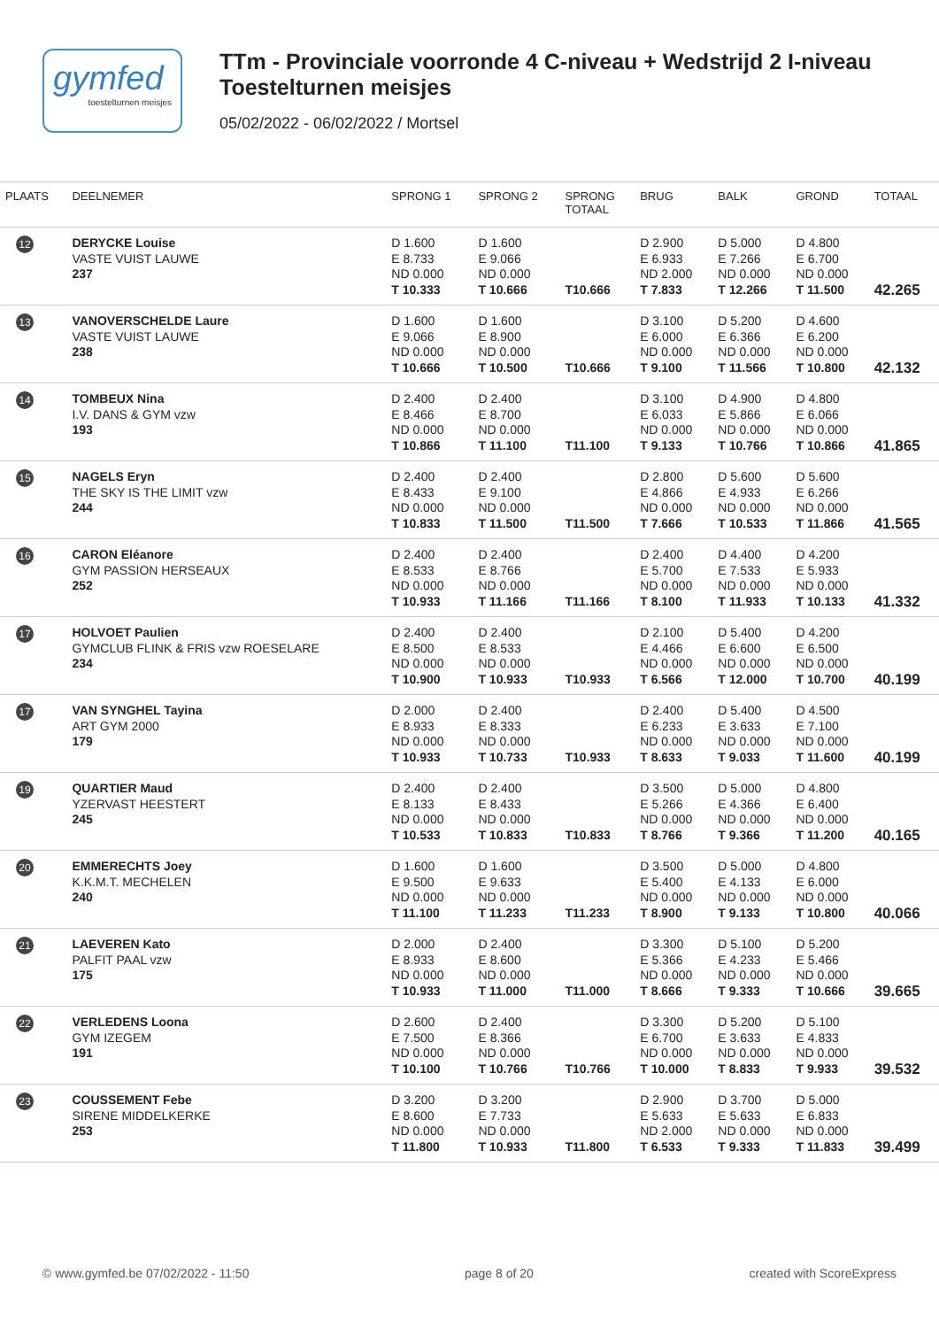gymfed
toestelturnen meisjes
TTm - Provinciale voorronde 4 C-niveau + Wedstrijd 2 I-niveau
Toestelturnen meisjes
05/02/2022 - 06/02/2022 / Mortsel
| PLAATS | DEELNEMER | SPRONG 1 | SPRONG 2 | SPRONG TOTAAL | BRUG | BALK | GROND | TOTAAL |
| --- | --- | --- | --- | --- | --- | --- | --- | --- |
| 12 | DERYCKE Louise VASTE VUIST LAUWE 237 | D 1.600 E 8.733 ND 0.000 T 10.333 | D 1.600 E 9.066 ND 0.000 T 10.666 | T10.666 | D 2.900 E 6.933 ND 2.000 T 7.833 | D 5.000 E 7.266 ND 0.000 T 12.266 | D 4.800 E 6.700 ND 0.000 T 11.500 | 42.265 |
| 13 | VANOVERSCHELDE Laure VASTE VUIST LAUWE 238 | D 1.600 E 9.066 ND 0.000 T 10.666 | D 1.600 E 8.900 ND 0.000 T 10.500 | T10.666 | D 3.100 E 6.000 ND 0.000 T 9.100 | D 5.200 E 6.366 ND 0.000 T 11.566 | D 4.600 E 6.200 ND 0.000 T 10.800 | 42.132 |
| 14 | TOMBEUX Nina I.V. DANS & GYM vzw 193 | D 2.400 E 8.466 ND 0.000 T 10.866 | D 2.400 E 8.700 ND 0.000 T 11.100 | T11.100 | D 3.100 E 6.033 ND 0.000 T 9.133 | D 4.900 E 5.866 ND 0.000 T 10.766 | D 4.800 E 6.066 ND 0.000 T 10.866 | 41.865 |
| 15 | NAGELS Eryn THE SKY IS THE LIMIT vzw 244 | D 2.400 E 8.433 ND 0.000 T 10.833 | D 2.400 E 9.100 ND 0.000 T 11.500 | T11.500 | D 2.800 E 4.866 ND 0.000 T 7.666 | D 5.600 E 4.933 ND 0.000 T 10.533 | D 5.600 E 6.266 ND 0.000 T 11.866 | 41.565 |
| 16 | CARON Eléanore GYM PASSION HERSEAUX 252 | D 2.400 E 8.533 ND 0.000 T 10.933 | D 2.400 E 8.766 ND 0.000 T 11.166 | T11.166 | D 2.400 E 5.700 ND 0.000 T 8.100 | D 4.400 E 7.533 ND 0.000 T 11.933 | D 4.200 E 5.933 ND 0.000 T 10.133 | 41.332 |
| 17 | HOLVOET Paulien GYMCLUB FLINK & FRIS vzw ROESELARE 234 | D 2.400 E 8.500 ND 0.000 T 10.900 | D 2.400 E 8.533 ND 0.000 T 10.933 | T10.933 | D 2.100 E 4.466 ND 0.000 T 6.566 | D 5.400 E 6.600 ND 0.000 T 12.000 | D 4.200 E 6.500 ND 0.000 T 10.700 | 40.199 |
| 17 | VAN SYNGHEL Tayina ART GYM 2000 179 | D 2.000 E 8.933 ND 0.000 T 10.933 | D 2.400 E 8.333 ND 0.000 T 10.733 | T10.933 | D 2.400 E 6.233 ND 0.000 T 8.633 | D 5.400 E 3.633 ND 0.000 T 9.033 | D 4.500 E 7.100 ND 0.000 T 11.600 | 40.199 |
| 19 | QUARTIER Maud YZERVAST HEESTERT 245 | D 2.400 E 8.133 ND 0.000 T 10.533 | D 2.400 E 8.433 ND 0.000 T 10.833 | T10.833 | D 3.500 E 5.266 ND 0.000 T 8.766 | D 5.000 E 4.366 ND 0.000 T 9.366 | D 4.800 E 6.400 ND 0.000 T 11.200 | 40.165 |
| 20 | EMMERECHTS Joey K.K.M.T. MECHELEN 240 | D 1.600 E 9.500 ND 0.000 T 11.100 | D 1.600 E 9.633 ND 0.000 T 11.233 | T11.233 | D 3.500 E 5.400 ND 0.000 T 8.900 | D 5.000 E 4.133 ND 0.000 T 9.133 | D 4.800 E 6.000 ND 0.000 T 10.800 | 40.066 |
| 21 | LAEVEREN Kato PALFIT PAAL vzw 175 | D 2.000 E 8.933 ND 0.000 T 10.933 | D 2.400 E 8.600 ND 0.000 T 11.000 | T11.000 | D 3.300 E 5.366 ND 0.000 T 8.666 | D 5.100 E 4.233 ND 0.000 T 9.333 | D 5.200 E 5.466 ND 0.000 T 10.666 | 39.665 |
| 22 | VERLEDENS Loona GYM IZEGEM 191 | D 2.600 E 7.500 ND 0.000 T 10.100 | D 2.400 E 8.366 ND 0.000 T 10.766 | T10.766 | D 3.300 E 6.700 ND 0.000 T 10.000 | D 5.200 E 3.633 ND 0.000 T 8.833 | D 5.100 E 4.833 ND 0.000 T 9.933 | 39.532 |
| 23 | COUSSEMENT Febe SIRENE MIDDELKERKE 253 | D 3.200 E 8.600 ND 0.000 T 11.800 | D 3.200 E 7.733 ND 0.000 T 10.933 | T11.800 | D 2.900 E 5.633 ND 2.000 T 6.533 | D 3.700 E 5.633 ND 0.000 T 9.333 | D 5.000 E 6.833 ND 0.000 T 11.833 | 39.499 |
© www.gymfed.be 07/02/2022 - 11:50 page 8 of 20 created with ScoreExpress